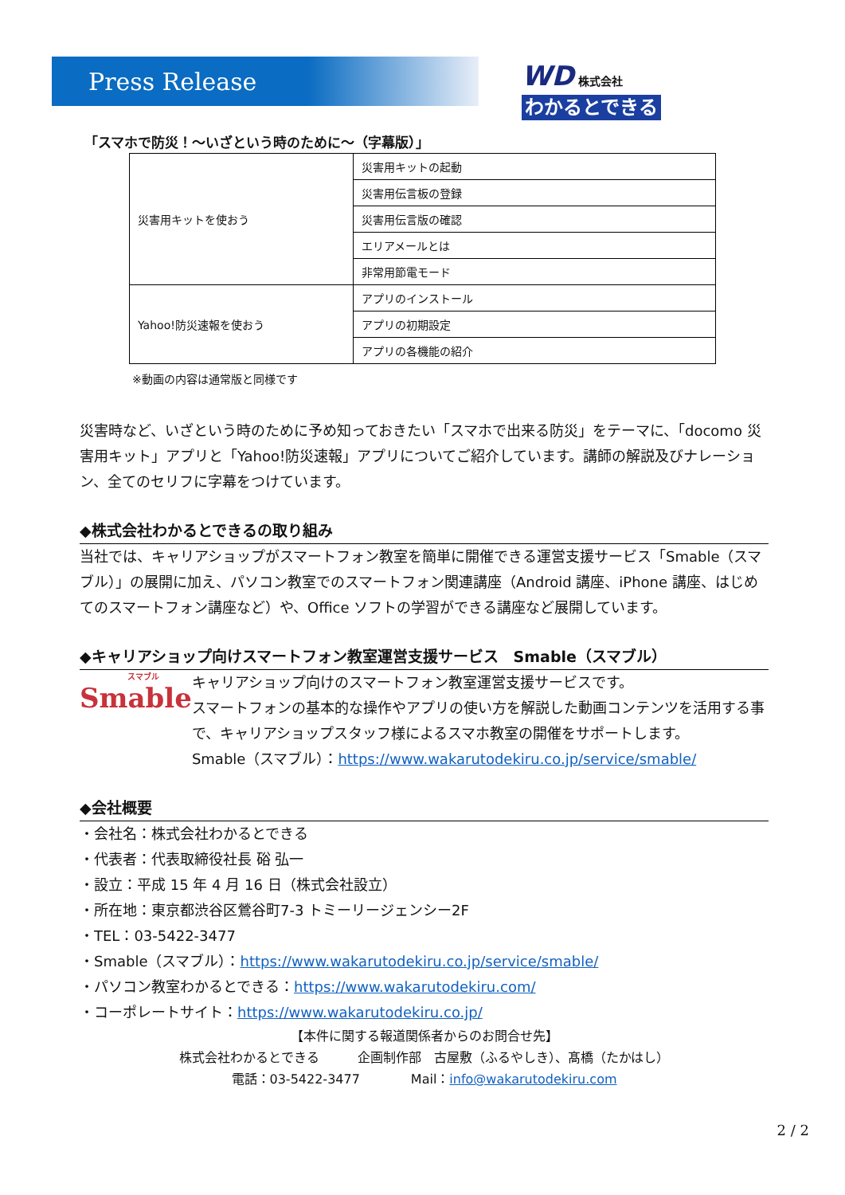Press Release
WD 株式会社
わかるとできる
「スマホで防災！～いざという時のために～（字幕版）」
| 災害用キットを使おう | 災害用キットの起動 |
| | 災害用伝言板の登録 |
| | 災害用伝言版の確認 |
| | エリアメールとは |
| | 非常用節電モード |
| Yahoo!防災速報を使おう | アプリのインストール |
| | アプリの初期設定 |
| | アプリの各機能の紹介 |
※動画の内容は通常版と同様です
災害時など、いざという時のために予め知っておきたい「スマホで出来る防災」をテーマに、「docomo 災害用キット」アプリと「Yahoo!防災速報」アプリについてご紹介しています。講師の解説及びナレーション、全てのセリフに字幕をつけています。
◆株式会社わかるとできるの取り組み
当社では、キャリアショップがスマートフォン教室を簡単に開催できる運営支援サービス「Smable（スマブル）」の展開に加え、パソコン教室でのスマートフォン関連講座（Android 講座、iPhone 講座、はじめてのスマートフォン講座など）や、Office ソフトの学習ができる講座など展開しています。
◆キャリアショップ向けスマートフォン教室運営支援サービス　Smable（スマブル）
スマブル
Smable
キャリアショップ向けのスマートフォン教室運営支援サービスです。
スマートフォンの基本的な操作やアプリの使い方を解説した動画コンテンツを活用する事で、キャリアショップスタッフ様によるスマホ教室の開催をサポートします。
Smable（スマブル）：https://www.wakarutodekiru.co.jp/service/smable/
◆会社概要
・会社名：株式会社わかるとできる
・代表者：代表取締役社長 硲 弘一
・設立：平成 15 年 4 月 16 日（株式会社設立）
・所在地：東京都渋谷区鶯谷町7-3 トミーリージェンシー2F
・TEL：03-5422-3477
・Smable（スマブル）：https://www.wakarutodekiru.co.jp/service/smable/
・パソコン教室わかるとできる：https://www.wakarutodekiru.com/
・コーポレートサイト：https://www.wakarutodekiru.co.jp/
【本件に関する報道関係者からのお問合せ先】
株式会社わかるとできる　　　企画制作部　古屋敷（ふるやしき）、髙橋（たかはし）
電話：03-5422-3477　　　　Mail：info@wakarutodekiru.com
2 / 2